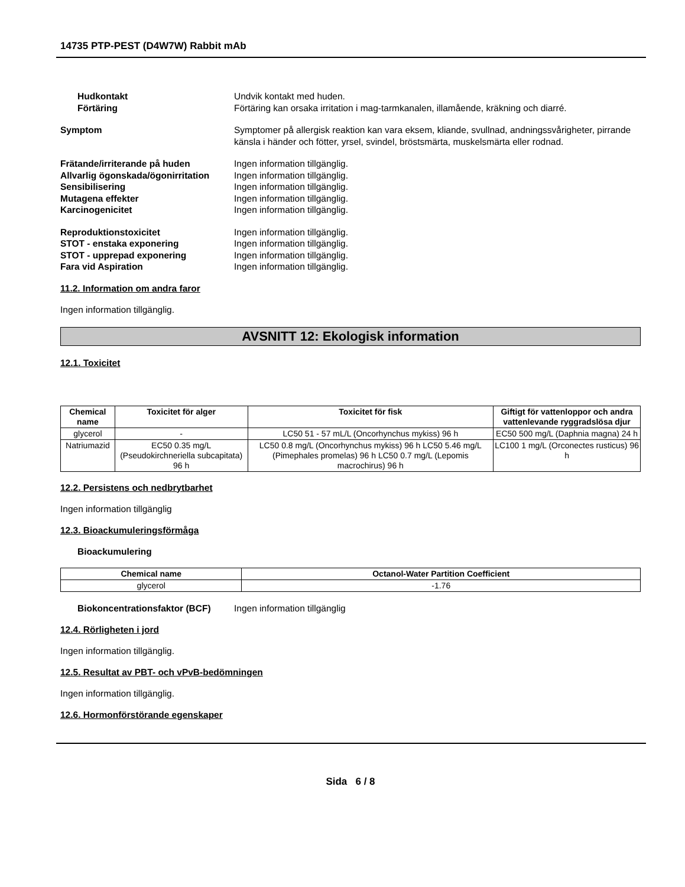14735 PTP-PEST (D4W7W) Rabbit mAb
Hudkontakt Undvik kontakt med huden.
Förtäring Förtäring kan orsaka irritation i mag-tarmkanalen, illamående, kräkning och diarré.
Symptom Symptomer på allergisk reaktion kan vara eksem, kliande, svullnad, andningssvårigheter, pirrande känsla i händer och fötter, yrsel, svindel, bröstsmärta, muskelsmärta eller rodnad.
Frätande/irriterande på huden Ingen information tillgänglig.
Allvarlig ögonskada/ögonirritation
Ingen information tillgänglig.
Sensibilisering Ingen information tillgänglig.
Mutagena effekter Ingen information tillgänglig.
Karcinogenicitet Ingen information tillgänglig.
Reproduktionstoxicitet Ingen information tillgänglig.
STOT - enstaka exponering Ingen information tillgänglig.
STOT - upprepad exponering Ingen information tillgänglig.
Fara vid Aspiration Ingen information tillgänglig.
11.2. Information om andra faror
Ingen information tillgänglig.
AVSNITT 12: Ekologisk information
12.1. Toxicitet
| Chemical name | Toxicitet för alger | Toxicitet för fisk | Giftigt för vattenloppor och andra vattenlevande ryggradslösa djur |
| --- | --- | --- | --- |
| glycerol | - | LC50 51 - 57 mL/L (Oncorhynchus mykiss) 96 h | EC50 500 mg/L (Daphnia magna) 24 h |
| Natriumazid | EC50 0.35 mg/L (Pseudokirchneriella subcapitata) 96 h | LC50 0.8 mg/L (Oncorhynchus mykiss) 96 h LC50 5.46 mg/L (Pimephales promelas) 96 h LC50 0.7 mg/L (Lepomis macrochirus) 96 h | LC100 1 mg/L (Orconectes rusticus) 96 h |
12.2. Persistens och nedbrytbarhet
Ingen information tillgänglig
12.3. Bioackumuleringsförmåga
Bioackumulering
| Chemical name | Octanol-Water Partition Coefficient |
| --- | --- |
| glycerol | -1.76 |
Biokoncentrationsfaktor (BCF)
Ingen information tillgänglig
12.4. Rörligheten i jord
Ingen information tillgänglig.
12.5. Resultat av PBT- och vPvB-bedömningen
Ingen information tillgänglig.
12.6. Hormonförstörande egenskaper
Sida 6 / 8